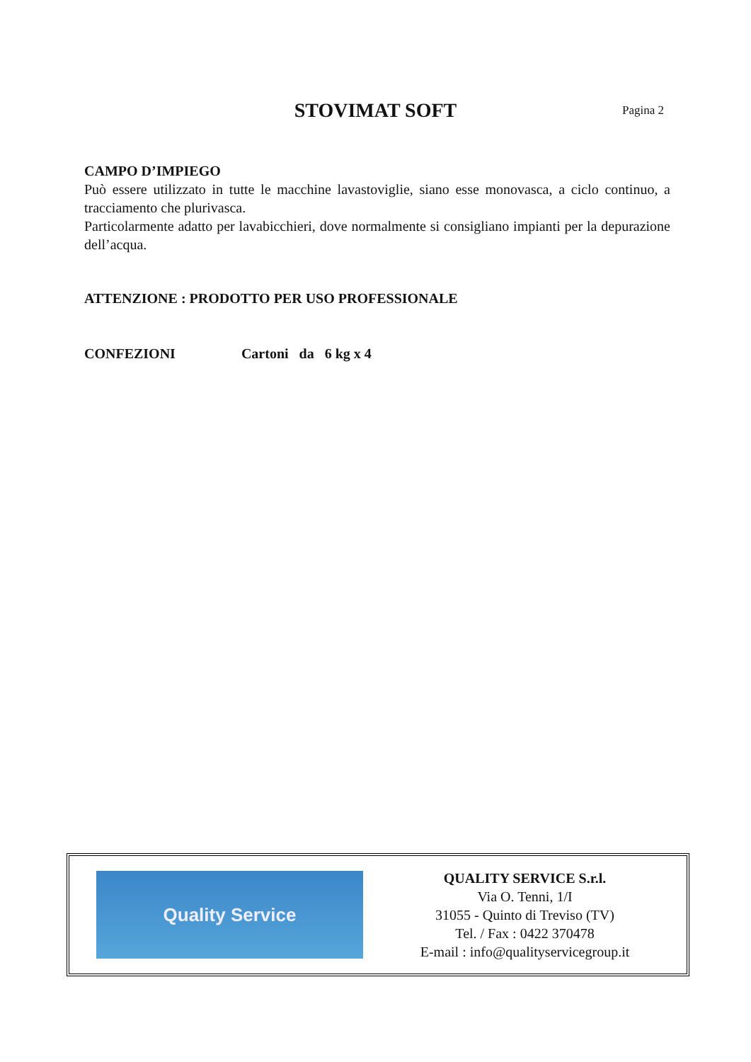STOVIMAT SOFT
Pagina 2
CAMPO D’IMPIEGO
Può essere utilizzato in tutte le macchine lavastoviglie, siano esse monovasca, a ciclo continuo, a tracciamento che plurivasca.
Particolarmente adatto per lavabicchieri, dove normalmente si consigliano impianti per la depurazione dell’acqua.
ATTENZIONE : PRODOTTO PER USO PROFESSIONALE
CONFEZIONI Cartoni da 6 kg x 4
Quality Service
QUALITY SERVICE S.r.l.
Via O. Tenni, 1/I
31055 - Quinto di Treviso (TV)
Tel. / Fax : 0422 370478
E-mail : info@qualityservicegroup.it